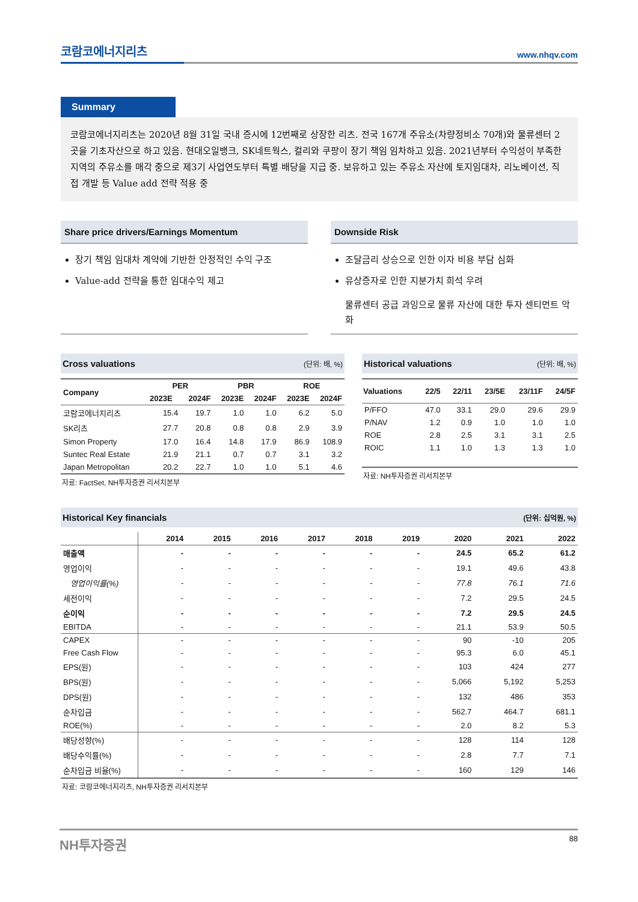코람코에너지리츠 www.nhqv.com
Summary
코람코에너지리츠는 2020년 8월 31일 국내 증시에 12번째로 상장한 리츠. 전국 167개 주유소(차량정비소 70개)와 물류센터 2곳을 기초자산으로 하고 있음. 현대오일뱅크, SK네트웍스, 컬리와 쿠팡이 장기 책임 임차하고 있음. 2021년부터 수익성이 부족한 지역의 주유소를 매각 중으로 제3기 사업연도부터 특별 배당을 지급 중. 보유하고 있는 주유소 자산에 토지임대차, 리노베이션, 직접 개발 등 Value add 전략 적용 중
Share price drivers/Earnings Momentum
장기 책임 임대차 계약에 기반한 안정적인 수익 구조
Value-add 전략을 통한 임대수익 제고
Downside Risk
조달금리 상승으로 인한 이자 비용 부담 심화
유상증자로 인한 지분가치 희석 우려
물류센터 공급 과잉으로 물류 자산에 대한 투자 센티먼트 악화
Cross valuations (단위: 배, %)
| Company | PER | | PBR | | ROE | |
| --- | --- | --- | --- | --- | --- | --- |
| | 2023E | 2024F | 2023E | 2024F | 2023E | 2024F |
| 코람코에너지리츠 | 15.4 | 19.7 | 1.0 | 1.0 | 6.2 | 5.0 |
| SK리츠 | 27.7 | 20.8 | 0.8 | 0.8 | 2.9 | 3.9 |
| Simon Property | 17.0 | 16.4 | 14.8 | 17.9 | 86.9 | 108.9 |
| Suntec Real Estate | 21.9 | 21.1 | 0.7 | 0.7 | 3.1 | 3.2 |
| Japan Metropolitan | 20.2 | 22.7 | 1.0 | 1.0 | 5.1 | 4.6 |
자료: FactSet, NH투자증권 리서치본부
Historical valuations (단위: 배, %)
| Valuations | 22/5 | 22/11 | 23/5E | 23/11F | 24/5F |
| --- | --- | --- | --- | --- | --- |
| P/FFO | 47.0 | 33.1 | 29.0 | 29.6 | 29.9 |
| P/NAV | 1.2 | 0.9 | 1.0 | 1.0 | 1.0 |
| ROE | 2.8 | 2.5 | 3.1 | 3.1 | 2.5 |
| ROIC | 1.1 | 1.0 | 1.3 | 1.3 | 1.0 |
자료: NH투자증권 리서치본부
Historical Key financials (단위: 십억원, %)
| | 2014 | 2015 | 2016 | 2017 | 2018 | 2019 | 2020 | 2021 | 2022 |
| --- | --- | --- | --- | --- | --- | --- | --- | --- | --- |
| 매출액 | - | - | - | - | - | - | 24.5 | 65.2 | 61.2 |
| 영업이익 | - | - | - | - | - | - | 19.1 | 49.6 | 43.8 |
| 영업이익률(%) | - | - | - | - | - | - | 77.8 | 76.1 | 71.6 |
| 세전이익 | - | - | - | - | - | - | 7.2 | 29.5 | 24.5 |
| 순이익 | - | - | - | - | - | - | 7.2 | 29.5 | 24.5 |
| EBITDA | - | - | - | - | - | - | 21.1 | 53.9 | 50.5 |
| CAPEX | - | - | - | - | - | - | 90 | -10 | 205 |
| Free Cash Flow | - | - | - | - | - | - | 95.3 | 6.0 | 45.1 |
| EPS(원) | - | - | - | - | - | - | 103 | 424 | 277 |
| BPS(원) | - | - | - | - | - | - | 5,066 | 5,192 | 5,253 |
| DPS(원) | - | - | - | - | - | - | 132 | 486 | 353 |
| 순차입금 | - | - | - | - | - | - | 562.7 | 464.7 | 681.1 |
| ROE(%) | - | - | - | - | - | - | 2.0 | 8.2 | 5.3 |
| 배당성향(%) | - | - | - | - | - | - | 128 | 114 | 128 |
| 배당수익률(%) | - | - | - | - | - | - | 2.8 | 7.7 | 7.1 |
| 순차입금 비율(%) | - | - | - | - | - | - | 160 | 129 | 146 |
자료: 코람코에너지리츠, NH투자증권 리서치본부
NH투자증권 88